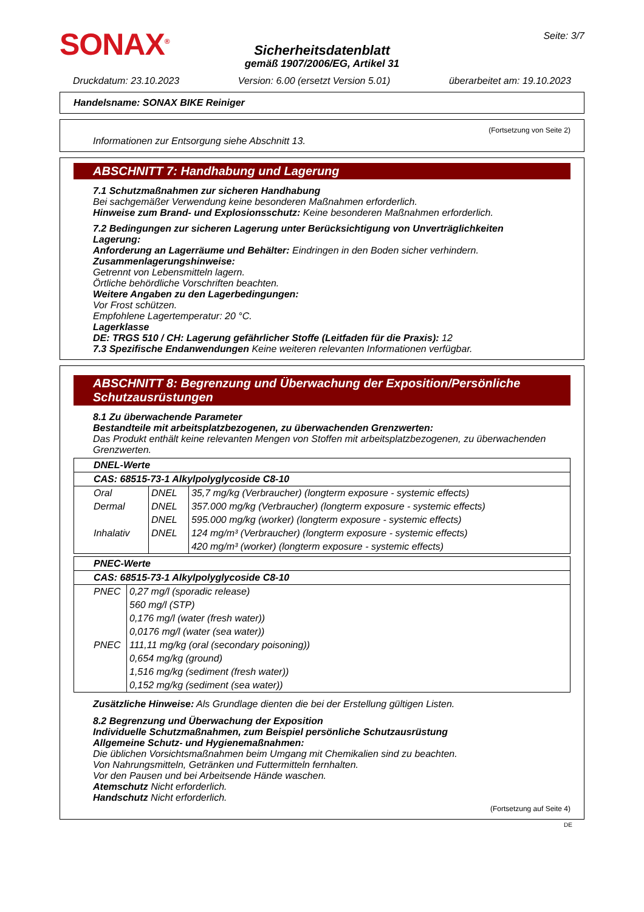SONAX<sup>®</sup>
Sicherheitsdatenblatt
gemäß 1907/2006/EG, Artikel 31
Seite: 3/7
Druckdatum: 23.10.2023 Version: 6.00 (ersetzt Version 5.01) überarbeitet am: 19.10.2023
Handelsname: SONAX BIKE Reiniger
(Fortsetzung von Seite 2)
Informationen zur Entsorgung siehe Abschnitt 13.
ABSCHNITT 7: Handhabung und Lagerung
7.1 Schutzmaßnahmen zur sicheren Handhabung
Bei sachgemäßer Verwendung keine besonderen Maßnahmen erforderlich.
Hinweise zum Brand- und Explosionsschutz: Keine besonderen Maßnahmen erforderlich.
7.2 Bedingungen zur sicheren Lagerung unter Berücksichtigung von Unverträglichkeiten
Lagerung:
Anforderung an Lagerräume und Behälter: Eindringen in den Boden sicher verhindern.
Zusammenlagerungshinweise:
Getrennt von Lebensmitteln lagern.
Örtliche behördliche Vorschriften beachten.
Weitere Angaben zu den Lagerbedingungen:
Vor Frost schützen.
Empfohlene Lagertemperatur: 20 °C.
Lagerklasse
DE: TRGS 510 / CH: Lagerung gefährlicher Stoffe (Leitfaden für die Praxis): 12
7.3 Spezifische Endanwendungen Keine weiteren relevanten Informationen verfügbar.
ABSCHNITT 8: Begrenzung und Überwachung der Exposition/Persönliche Schutzausrüstungen
8.1 Zu überwachende Parameter
Bestandteile mit arbeitsplatzbezogenen, zu überwachenden Grenzwerten:
Das Produkt enthält keine relevanten Mengen von Stoffen mit arbeitsplatzbezogenen, zu überwachenden Grenzwerten.
| DNEL-Werte | | |
| --- | --- | --- |
| CAS: 68515-73-1 Alkylpolyglycoside C8-10 | | |
| Oral | DNEL | 35,7 mg/kg (Verbraucher) (longterm exposure - systemic effects) |
| Dermal | DNEL | 357.000 mg/kg (Verbraucher) (longterm exposure - systemic effects) |
| | DNEL | 595.000 mg/kg (worker) (longterm exposure - systemic effects) |
| Inhalativ | DNEL | 124 mg/m³ (Verbraucher) (longterm exposure - systemic effects) |
| | | 420 mg/m³ (worker) (longterm exposure - systemic effects) |
| PNEC-Werte | |
| --- | --- |
| CAS: 68515-73-1 Alkylpolyglycoside C8-10 | |
| PNEC | 0,27 mg/l (sporadic release) |
| | 560 mg/l (STP) |
| | 0,176 mg/l (water (fresh water)) |
| | 0,0176 mg/l (water (sea water)) |
| PNEC | 111,11 mg/kg (oral (secondary poisoning)) |
| | 0,654 mg/kg (ground) |
| | 1,516 mg/kg (sediment (fresh water)) |
| | 0,152 mg/kg (sediment (sea water)) |
Zusätzliche Hinweise: Als Grundlage dienten die bei der Erstellung gültigen Listen.
8.2 Begrenzung und Überwachung der Exposition
Individuelle Schutzmaßnahmen, zum Beispiel persönliche Schutzausrüstung
Allgemeine Schutz- und Hygienemaßnahmen:
Die üblichen Vorsichtsmaßnahmen beim Umgang mit Chemikalien sind zu beachten.
Von Nahrungsmitteln, Getränken und Futtermitteln fernhalten.
Vor den Pausen und bei Arbeitsende Hände waschen.
Atemschutz Nicht erforderlich.
Handschutz Nicht erforderlich.
(Fortsetzung auf Seite 4)
DE